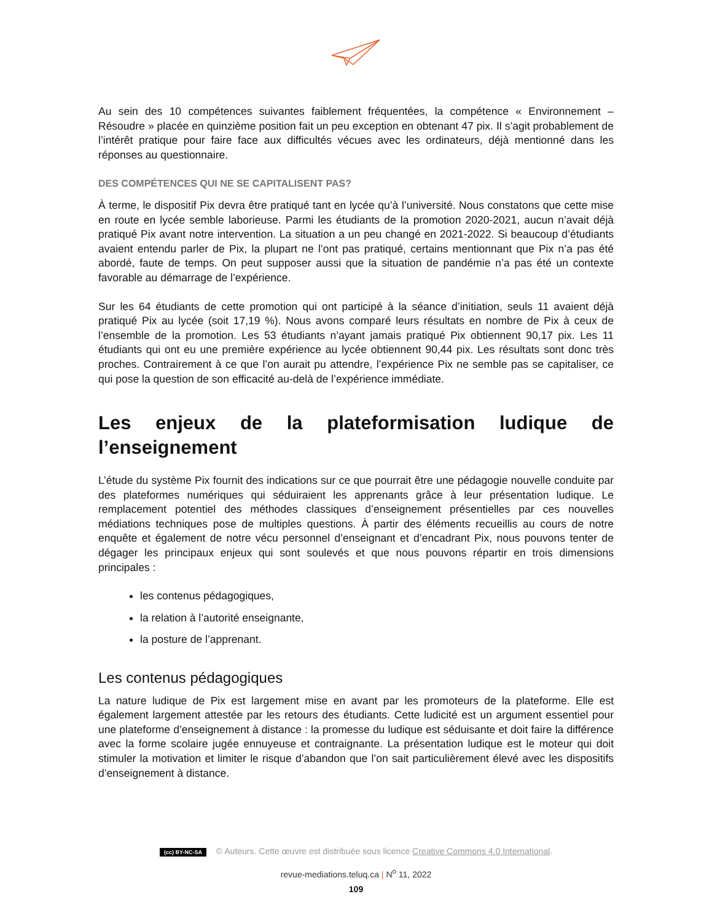Au sein des 10 compétences suivantes faiblement fréquentées, la compétence « Environnement – Résoudre » placée en quinzième position fait un peu exception en obtenant 47 pix. Il s’agit probablement de l’intérêt pratique pour faire face aux difficultés vécues avec les ordinateurs, déjà mentionné dans les réponses au questionnaire.
DES COMPÉTENCES QUI NE SE CAPITALISENT PAS?
À terme, le dispositif Pix devra être pratiqué tant en lycée qu’à l’université. Nous constatons que cette mise en route en lycée semble laborieuse. Parmi les étudiants de la promotion 2020-2021, aucun n’avait déjà pratiqué Pix avant notre intervention. La situation a un peu changé en 2021-2022. Si beaucoup d’étudiants avaient entendu parler de Pix, la plupart ne l’ont pas pratiqué, certains mentionnant que Pix n’a pas été abordé, faute de temps. On peut supposer aussi que la situation de pandémie n’a pas été un contexte favorable au démarrage de l’expérience.
Sur les 64 étudiants de cette promotion qui ont participé à la séance d’initiation, seuls 11 avaient déjà pratiqué Pix au lycée (soit 17,19 %). Nous avons comparé leurs résultats en nombre de Pix à ceux de l’ensemble de la promotion. Les 53 étudiants n’ayant jamais pratiqué Pix obtiennent 90,17 pix. Les 11 étudiants qui ont eu une première expérience au lycée obtiennent 90,44 pix. Les résultats sont donc très proches. Contrairement à ce que l’on aurait pu attendre, l’expérience Pix ne semble pas se capitaliser, ce qui pose la question de son efficacité au-delà de l’expérience immédiate.
Les enjeux de la plateformisation ludique de l’enseignement
L’étude du système Pix fournit des indications sur ce que pourrait être une pédagogie nouvelle conduite par des plateformes numériques qui séduiraient les apprenants grâce à leur présentation ludique. Le remplacement potentiel des méthodes classiques d’enseignement présentielles par ces nouvelles médiations techniques pose de multiples questions. À partir des éléments recueillis au cours de notre enquête et également de notre vécu personnel d’enseignant et d’encadrant Pix, nous pouvons tenter de dégager les principaux enjeux qui sont soulevés et que nous pouvons répartir en trois dimensions principales :
les contenus pédagogiques,
la relation à l’autorité enseignante,
la posture de l’apprenant.
Les contenus pédagogiques
La nature ludique de Pix est largement mise en avant par les promoteurs de la plateforme. Elle est également largement attestée par les retours des étudiants. Cette ludicité est un argument essentiel pour une plateforme d’enseignement à distance : la promesse du ludique est séduisante et doit faire la différence avec la forme scolaire jugée ennuyeuse et contraignante. La présentation ludique est le moteur qui doit stimuler la motivation et limiter le risque d’abandon que l’on sait particulièrement élevé avec les dispositifs d’enseignement à distance.
(cc) BY-NC-SA © Auteurs. Cette œuvre est distribuée sous licence Creative Commons 4.0 International.
revue-mediations.teluq.ca | N<sup>o</sup> 11, 2022
109